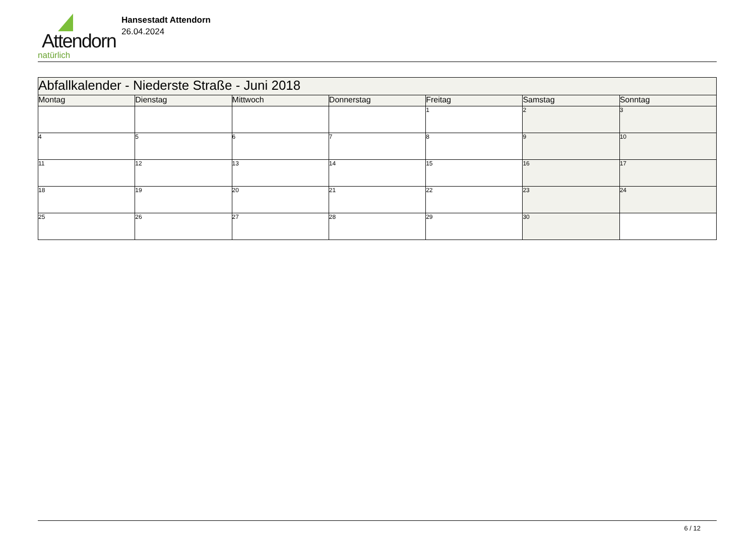Attendorn
natürlich
Hansestadt Attendorn
26.04.2024
| Abfallkalender - Niederste Straße - Juni 2018 | | | | | | |
| Montag | Dienstag | Mittwoch | Donnerstag | Freitag | Samstag | Sonntag |
| | | | | 1 | 2 | 3 |
| 4 | 5 | 6 | 7 | 8 | 9 | 10 |
| 11 | 12 | 13 | 14 | 15 | 16 | 17 |
| 18 | 19 | 20 | 21 | 22 | 23 | 24 |
| 25 | 26 | 27 | 28 | 29 | 30 | |
6 / 12